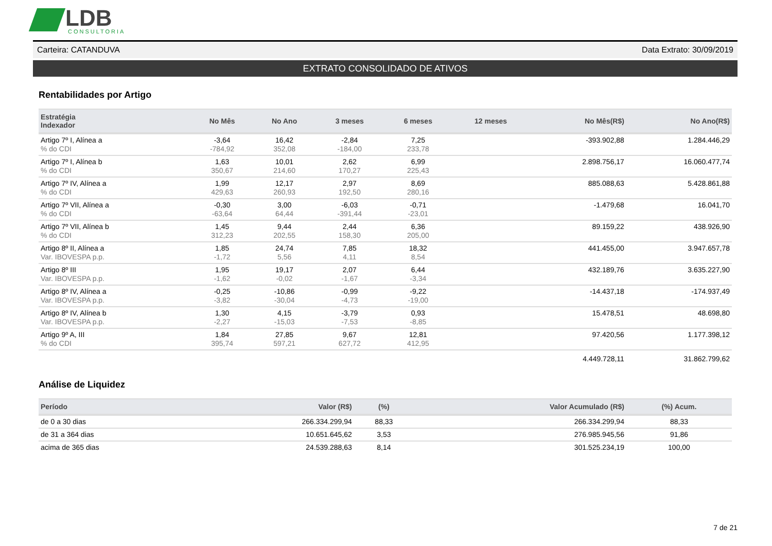LDB
CONSULTORIA
Carteira: CATANDUVA Data Extrato: 30/09/2019
EXTRATO CONSOLIDADO DE ATIVOS
Rentabilidades por Artigo
| Estratégia Indexador | No Mês | No Ano | 3 meses | 6 meses | 12 meses | No Mês(R$) | No Ano(R$) |
| --- | --- | --- | --- | --- | --- | --- | --- |
| Artigo 7º I, Alínea a % do CDI | -3,64 -784,92 | 16,42 352,08 | -2,84 -184,00 | 7,25 233,78 | | -393.902,88 | 1.284.446,29 |
| Artigo 7º I, Alínea b % do CDI | 1,63 350,67 | 10,01 214,60 | 2,62 170,27 | 6,99 225,43 | | 2.898.756,17 | 16.060.477,74 |
| Artigo 7º IV, Alínea a % do CDI | 1,99 429,63 | 12,17 260,93 | 2,97 192,50 | 8,69 280,16 | | 885.088,63 | 5.428.861,88 |
| Artigo 7º VII, Alínea a % do CDI | -0,30 -63,64 | 3,00 64,44 | -6,03 -391,44 | -0,71 -23,01 | | -1.479,68 | 16.041,70 |
| Artigo 7º VII, Alínea b % do CDI | 1,45 312,23 | 9,44 202,55 | 2,44 158,30 | 6,36 205,00 | | 89.159,22 | 438.926,90 |
| Artigo 8º II, Alínea a Var. IBOVESPA p.p. | 1,85 -1,72 | 24,74 5,56 | 7,85 4,11 | 18,32 8,54 | | 441.455,00 | 3.947.657,78 |
| Artigo 8º III Var. IBOVESPA p.p. | 1,95 -1,62 | 19,17 -0,02 | 2,07 -1,67 | 6,44 -3,34 | | 432.189,76 | 3.635.227,90 |
| Artigo 8º IV, Alínea a Var. IBOVESPA p.p. | -0,25 -3,82 | -10,86 -30,04 | -0,99 -4,73 | -9,22 -19,00 | | -14.437,18 | -174.937,49 |
| Artigo 8º IV, Alínea b Var. IBOVESPA p.p. | 1,30 -2,27 | 4,15 -15,03 | -3,79 -7,53 | 0,93 -8,85 | | 15.478,51 | 48.698,80 |
| Artigo 9º A, III % do CDI | 1,84 395,74 | 27,85 597,21 | 9,67 627,72 | 12,81 412,95 | | 97.420,56 | 1.177.398,12 |
| | | | | | | 4.449.728,11 | 31.862.799,62 |
Análise de Liquidez
| Período | Valor (R$) | (%) | Valor Acumulado (R$) | (%) Acum. |
| --- | --- | --- | --- | --- |
| de 0 a 30 dias | 266.334.299,94 | 88,33 | 266.334.299,94 | 88,33 |
| de 31 a 364 dias | 10.651.645,62 | 3,53 | 276.985.945,56 | 91,86 |
| acima de 365 dias | 24.539.288,63 | 8,14 | 301.525.234,19 | 100,00 |
7 de 21